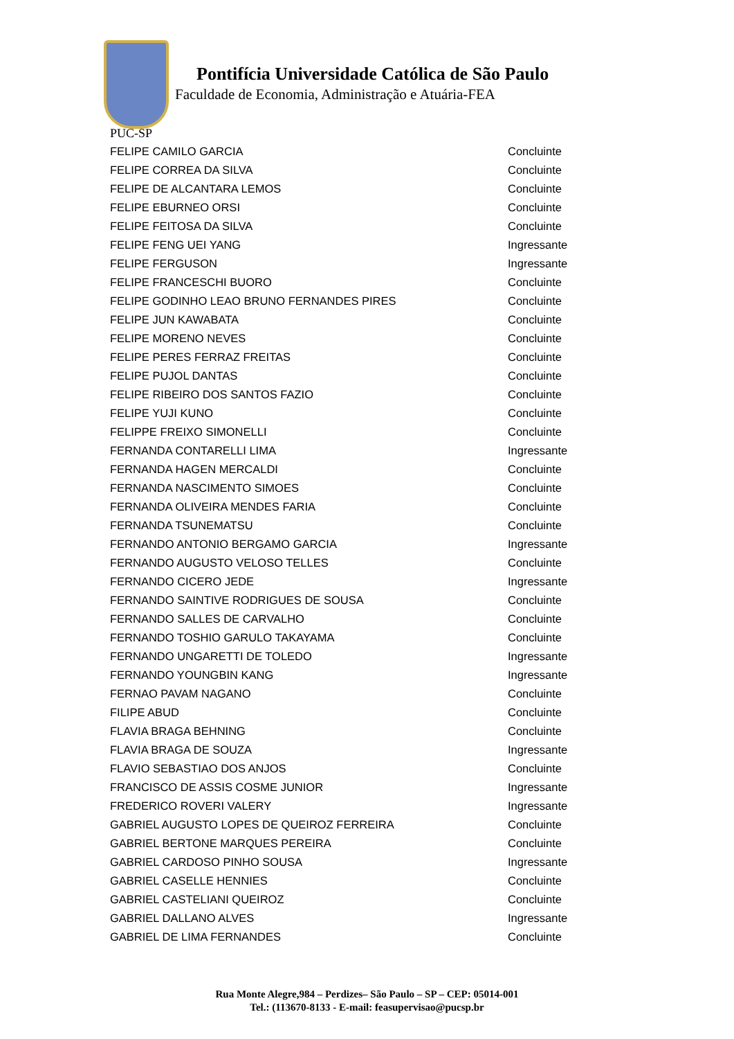Pontifícia Universidade Católica de São Paulo
Faculdade de Economia, Administração e Atuária-FEA
PUC-SP
| FELIPE CAMILO GARCIA | Concluinte |
| FELIPE CORREA DA SILVA | Concluinte |
| FELIPE DE ALCANTARA LEMOS | Concluinte |
| FELIPE EBURNEO ORSI | Concluinte |
| FELIPE FEITOSA DA SILVA | Concluinte |
| FELIPE FENG UEI YANG | Ingressante |
| FELIPE FERGUSON | Ingressante |
| FELIPE FRANCESCHI BUORO | Concluinte |
| FELIPE GODINHO LEAO BRUNO FERNANDES PIRES | Concluinte |
| FELIPE JUN KAWABATA | Concluinte |
| FELIPE MORENO NEVES | Concluinte |
| FELIPE PERES FERRAZ FREITAS | Concluinte |
| FELIPE PUJOL DANTAS | Concluinte |
| FELIPE RIBEIRO DOS SANTOS FAZIO | Concluinte |
| FELIPE YUJI KUNO | Concluinte |
| FELIPPE FREIXO SIMONELLI | Concluinte |
| FERNANDA CONTARELLI LIMA | Ingressante |
| FERNANDA HAGEN MERCALDI | Concluinte |
| FERNANDA NASCIMENTO SIMOES | Concluinte |
| FERNANDA OLIVEIRA MENDES FARIA | Concluinte |
| FERNANDA TSUNEMATSU | Concluinte |
| FERNANDO ANTONIO BERGAMO GARCIA | Ingressante |
| FERNANDO AUGUSTO VELOSO TELLES | Concluinte |
| FERNANDO CICERO JEDE | Ingressante |
| FERNANDO SAINTIVE RODRIGUES DE SOUSA | Concluinte |
| FERNANDO SALLES DE CARVALHO | Concluinte |
| FERNANDO TOSHIO GARULO TAKAYAMA | Concluinte |
| FERNANDO UNGARETTI DE TOLEDO | Ingressante |
| FERNANDO YOUNGBIN KANG | Ingressante |
| FERNAO PAVAM NAGANO | Concluinte |
| FILIPE ABUD | Concluinte |
| FLAVIA BRAGA BEHNING | Concluinte |
| FLAVIA BRAGA DE SOUZA | Ingressante |
| FLAVIO SEBASTIAO DOS ANJOS | Concluinte |
| FRANCISCO DE ASSIS COSME JUNIOR | Ingressante |
| FREDERICO ROVERI VALERY | Ingressante |
| GABRIEL AUGUSTO LOPES DE QUEIROZ FERREIRA | Concluinte |
| GABRIEL BERTONE MARQUES PEREIRA | Concluinte |
| GABRIEL CARDOSO PINHO SOUSA | Ingressante |
| GABRIEL CASELLE HENNIES | Concluinte |
| GABRIEL CASTELIANI QUEIROZ | Concluinte |
| GABRIEL DALLANO ALVES | Ingressante |
| GABRIEL DE LIMA FERNANDES | Concluinte |
Rua Monte Alegre,984 – Perdizes– São Paulo – SP – CEP: 05014-001
Tel.: (113670-8133 - E-mail: feasupervisao@pucsp.br